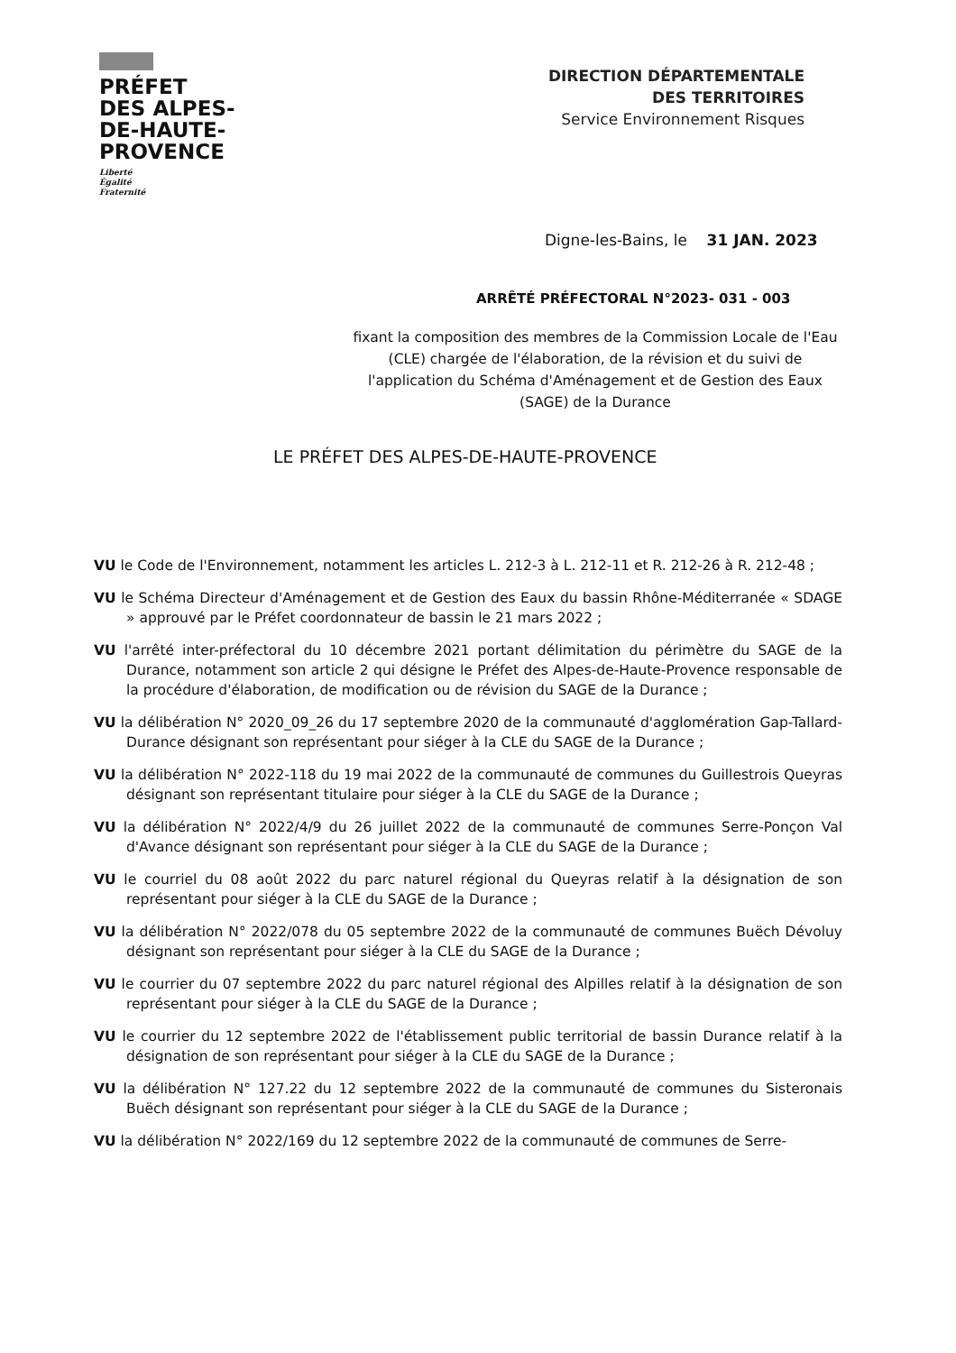PRÉFET
DES ALPES-
DE-HAUTE-
PROVENCE
Liberté
Égalité
Fraternité
DIRECTION DÉPARTEMENTALE
DES TERRITOIRES
Service Environnement Risques
Digne-les-Bains, le 31 JAN. 2023
ARRÊTÉ PRÉFECTORAL N°2023- 031 - 003
fixant la composition des membres de la Commission Locale de l'Eau (CLE) chargée de l'élaboration, de la révision et du suivi de l'application du Schéma d'Aménagement et de Gestion des Eaux (SAGE) de la Durance
LE PRÉFET DES ALPES-DE-HAUTE-PROVENCE
VU le Code de l'Environnement, notamment les articles L. 212-3 à L. 212-11 et R. 212-26 à R. 212-48 ;
VU le Schéma Directeur d'Aménagement et de Gestion des Eaux du bassin Rhône-Méditerranée « SDAGE » approuvé par le Préfet coordonnateur de bassin le 21 mars 2022 ;
VU l'arrêté inter-préfectoral du 10 décembre 2021 portant délimitation du périmètre du SAGE de la Durance, notamment son article 2 qui désigne le Préfet des Alpes-de-Haute-Provence responsable de la procédure d'élaboration, de modification ou de révision du SAGE de la Durance ;
VU la délibération N° 2020_09_26 du 17 septembre 2020 de la communauté d'agglomération Gap-Tallard-Durance désignant son représentant pour siéger à la CLE du SAGE de la Durance ;
VU la délibération N° 2022-118 du 19 mai 2022 de la communauté de communes du Guillestrois Queyras désignant son représentant titulaire pour siéger à la CLE du SAGE de la Durance ;
VU la délibération N° 2022/4/9 du 26 juillet 2022 de la communauté de communes Serre-Ponçon Val d'Avance désignant son représentant pour siéger à la CLE du SAGE de la Durance ;
VU le courriel du 08 août 2022 du parc naturel régional du Queyras relatif à la désignation de son représentant pour siéger à la CLE du SAGE de la Durance ;
VU la délibération N° 2022/078 du 05 septembre 2022 de la communauté de communes Buëch Dévoluy désignant son représentant pour siéger à la CLE du SAGE de la Durance ;
VU le courrier du 07 septembre 2022 du parc naturel régional des Alpilles relatif à la désignation de son représentant pour siéger à la CLE du SAGE de la Durance ;
VU le courrier du 12 septembre 2022 de l'établissement public territorial de bassin Durance relatif à la désignation de son représentant pour siéger à la CLE du SAGE de la Durance ;
VU la délibération N° 127.22 du 12 septembre 2022 de la communauté de communes du Sisteronais Buëch désignant son représentant pour siéger à la CLE du SAGE de la Durance ;
VU la délibération N° 2022/169 du 12 septembre 2022 de la communauté de communes de Serre-